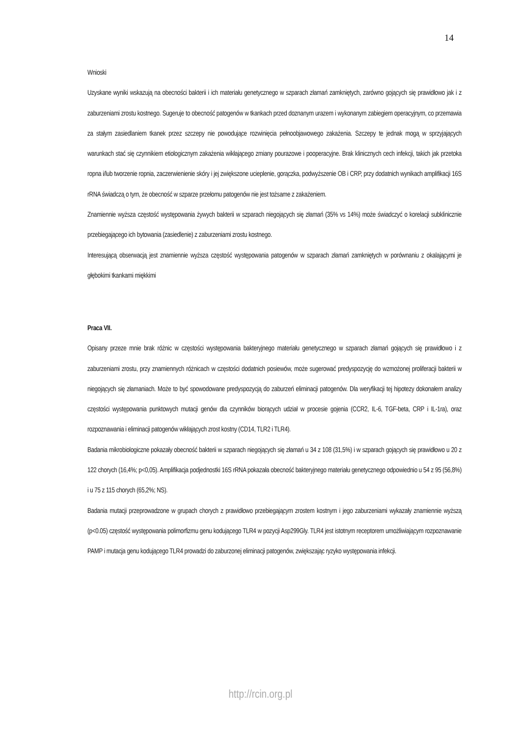14
Wnioski
Uzyskane wyniki wskazują na obecności bakterii i ich materiału genetycznego w szparach złamań zamkniętych, zarówno gojących się prawidłowo jak i z zaburzeniami zrostu kostnego. Sugeruje to obecność patogenów w tkankach przed doznanym urazem i wykonanym zabiegiem operacyjnym, co przemawia za stałym zasiedlaniem tkanek przez szczepy nie powodujące rozwinięcia pełnoobjawowego zakażenia. Szczepy te jednak mogą w sprzyjających warunkach stać się czynnikiem etiologicznym zakażenia wikłającego zmiany pourazowe i pooperacyjne. Brak klinicznych cech infekcji, takich jak przetoka ropna i/lub tworzenie ropnia, zaczerwienienie skóry i jej zwiększone ucieplenie, gorączka, podwyższenie OB i CRP, przy dodatnich wynikach amplifikacji 16S rRNA świadczą o tym, że obecność w szparze przełomu patogenów nie jest tożsame z zakażeniem.
Znamiennie wyższa częstość występowania żywych bakterii w szparach niegojących się złamań (35% vs 14%) może świadczyć o korelacji subklinicznie przebiegającego ich bytowania (zasiedlenie) z zaburzeniami zrostu kostnego.
Interesującą obserwacją jest znamiennie wyższa częstość występowania patogenów w szparach złamań zamkniętych w porównaniu z okalającymi je głębokimi tkankami miękkimi
Praca VII.
Opisany przeze mnie brak różnic w częstości występowania bakteryjnego materiału genetycznego w szparach złamań gojących się prawidłowo i z zaburzeniami zrostu, przy znamiennych różnicach w częstości dodatnich posiewów, może sugerować predyspozycję do wzmożonej proliferacji bakterii w niegojących się złamaniach. Może to być spowodowane predyspozycją do zaburzeń eliminacji patogenów. Dla weryfikacji tej hipotezy dokonałem analizy częstości występowania punktowych mutacji genów dla czynników biorących udział w procesie gojenia (CCR2, IL-6, TGF-beta, CRP i IL-1ra), oraz rozpoznawania i eliminacji patogenów wikłających zrost kostny (CD14, TLR2 i TLR4).
Badania mikrobiologiczne pokazały obecność bakterii w szparach niegojących się złamań u 34 z 108 (31,5%) i w szparach gojących się prawidłowo u 20 z 122 chorych (16,4%; p<0,05). Amplifikacja podjednostki 16S rRNA pokazała obecność bakteryjnego materiału genetycznego odpowiednio u 54 z 95 (56,8%) i u 75 z 115 chorych (65,2%; NS).
Badania mutacji przeprowadzone w grupach chorych z prawidłowo przebiegającym zrostem kostnym i jego zaburzeniami wykazały znamiennie wyższą (p<0.05) częstość występowania polimorfizmu genu kodującego TLR4 w pozycji Asp299Gly. TLR4 jest istotnym receptorem umożliwiającym rozpoznawanie PAMP i mutacja genu kodującego TLR4 prowadzi do zaburzonej eliminacji patogenów, zwiększając ryzyko występowania infekcji.
http://rcin.org.pl